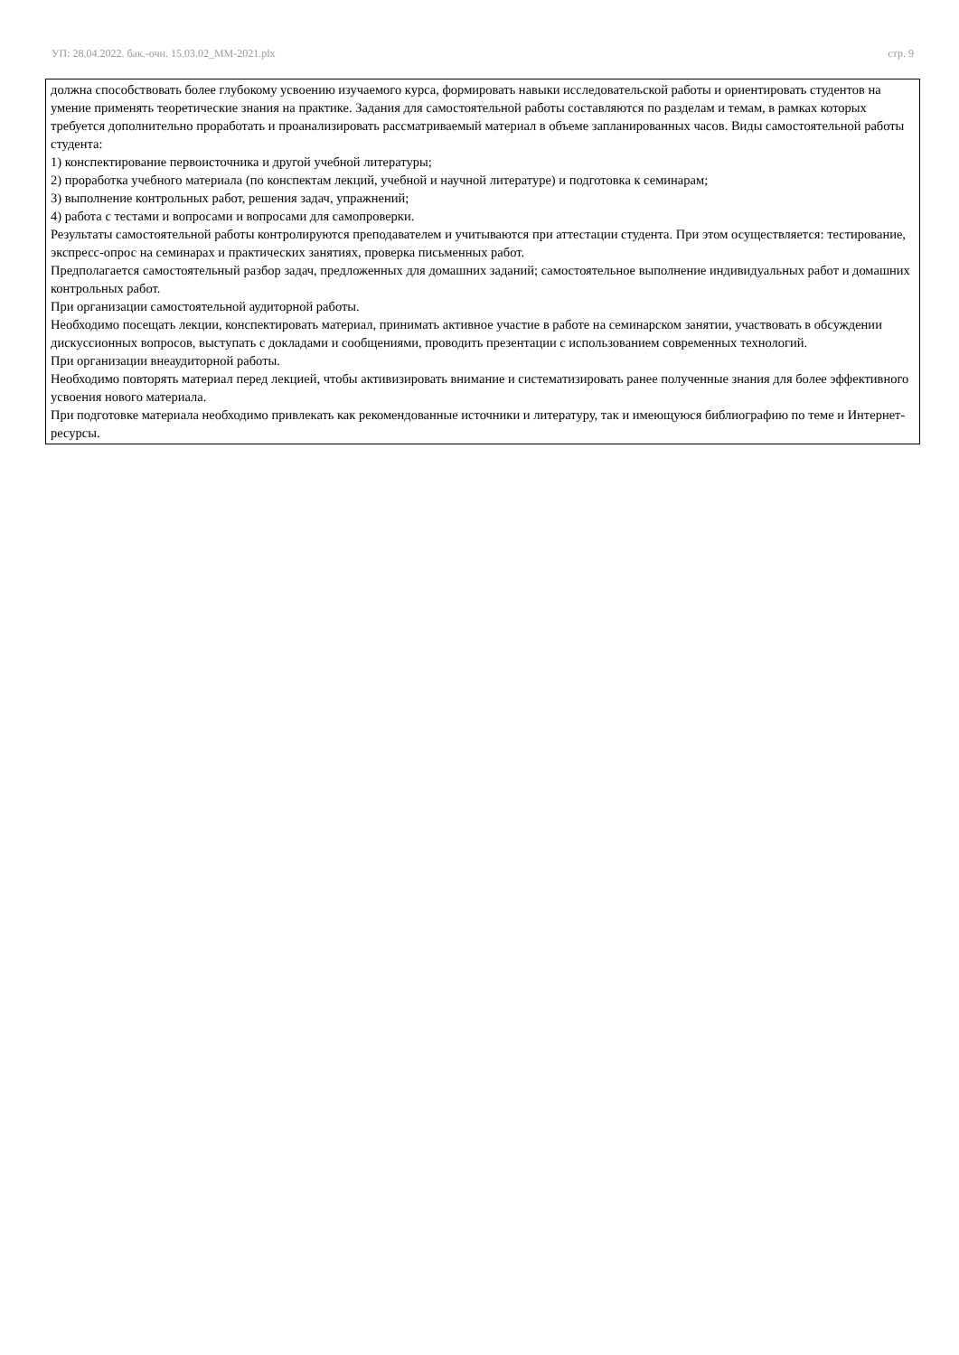УП: 28.04.2022. бак.-очн. 15.03.02_ММ-2021.plx стр. 9
должна способствовать более глубокому усвоению изучаемого курса, формировать навыки исследовательской работы и ориентировать студентов на умение применять теоретические знания на практике. Задания для самостоятельной работы составляются по разделам и темам, в рамках которых требуется дополнительно проработать и проанализировать рассматриваемый материал в объеме запланированных часов. Виды самостоятельной работы студента:
1) конспектирование первоисточника и другой учебной литературы;
2) проработка учебного материала (по конспектам лекций, учебной и научной литературе) и подготовка к семинарам;
3) выполнение контрольных работ, решения задач, упражнений;
4) работа с тестами и вопросами и вопросами для самопроверки.
Результаты самостоятельной работы контролируются преподавателем и учитываются при аттестации студента. При этом осуществляется: тестирование, экспресс-опрос на семинарах и практических занятиях, проверка письменных работ.
Предполагается самостоятельный разбор задач, предложенных для домашних заданий; самостоятельное выполнение индивидуальных работ и домашних контрольных работ.
При организации самостоятельной аудиторной работы.
Необходимо посещать лекции, конспектировать материал, принимать активное участие в работе на семинарском занятии, участвовать в обсуждении дискуссионных вопросов, выступать с докладами и сообщениями, проводить презентации с использованием современных технологий.
При организации внеаудиторной работы.
Необходимо повторять материал перед лекцией, чтобы активизировать внимание и систематизировать ранее полученные знания для более эффективного усвоения нового материала.
При подготовке материала необходимо привлекать как рекомендованные источники и литературу, так и имеющуюся библиографию по теме и Интернет-ресурсы.